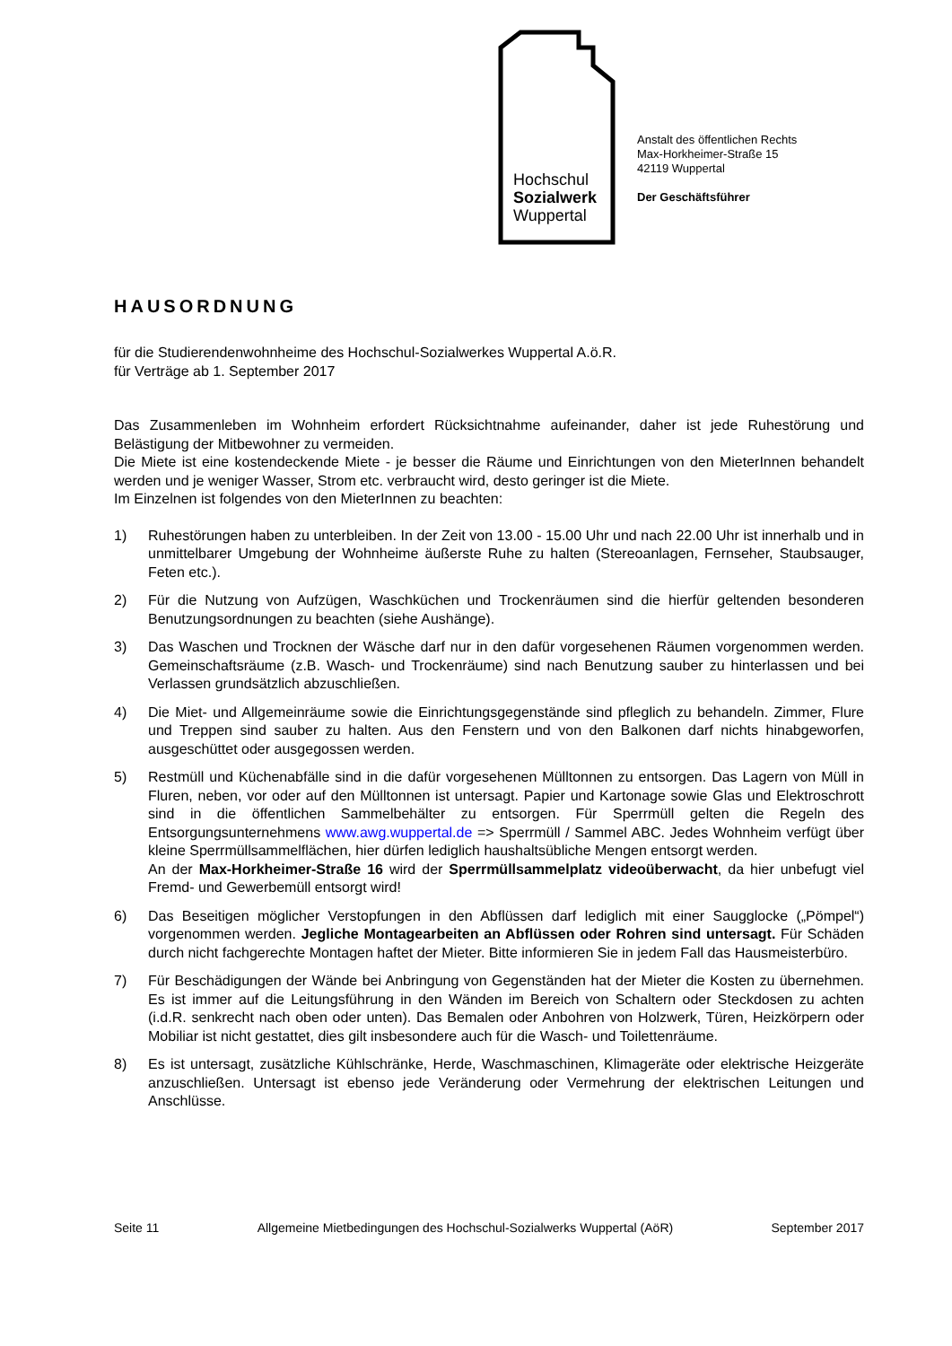Hochschul
Sozialwerk
Wuppertal
Anstalt des öffentlichen Rechts
Max-Horkheimer-Straße 15
42119 Wuppertal
Der Geschäftsführer
HAUSORDNUNG
für die Studierendenwohnheime des Hochschul-Sozialwerkes Wuppertal A.ö.R.
für Verträge ab 1. September 2017
Das Zusammenleben im Wohnheim erfordert Rücksichtnahme aufeinander, daher ist jede Ruhestörung und Belästigung der Mitbewohner zu vermeiden.
Die Miete ist eine kostendeckende Miete - je besser die Räume und Einrichtungen von den MieterInnen behandelt werden und je weniger Wasser, Strom etc. verbraucht wird, desto geringer ist die Miete.
Im Einzelnen ist folgendes von den MieterInnen zu beachten:
1) Ruhestörungen haben zu unterbleiben. In der Zeit von 13.00 - 15.00 Uhr und nach 22.00 Uhr ist innerhalb und in unmittelbarer Umgebung der Wohnheime äußerste Ruhe zu halten (Stereoanlagen, Fernseher, Staubsauger, Feten etc.).
2) Für die Nutzung von Aufzügen, Waschküchen und Trockenräumen sind die hierfür geltenden besonderen Benutzungsordnungen zu beachten (siehe Aushänge).
3) Das Waschen und Trocknen der Wäsche darf nur in den dafür vorgesehenen Räumen vorgenommen werden. Gemeinschaftsräume (z.B. Wasch- und Trockenräume) sind nach Benutzung sauber zu hinterlassen und bei Verlassen grundsätzlich abzuschließen.
4) Die Miet- und Allgemeinräume sowie die Einrichtungsgegenstände sind pfleglich zu behandeln. Zimmer, Flure und Treppen sind sauber zu halten. Aus den Fenstern und von den Balkonen darf nichts hinabgeworfen, ausgeschüttet oder ausgegossen werden.
5) Restmüll und Küchenabfälle sind in die dafür vorgesehenen Mülltonnen zu entsorgen. Das Lagern von Müll in Fluren, neben, vor oder auf den Mülltonnen ist untersagt. Papier und Kartonage sowie Glas und Elektroschrott sind in die öffentlichen Sammelbehälter zu entsorgen. Für Sperrmüll gelten die Regeln des Entsorgungsunternehmens www.awg.wuppertal.de => Sperrmüll / Sammel ABC. Jedes Wohnheim verfügt über kleine Sperrmüllsammelflächen, hier dürfen lediglich haushaltsübliche Mengen entsorgt werden.
An der Max-Horkheimer-Straße 16 wird der Sperrmüllsammelplatz videoüberwacht, da hier unbefugt viel Fremd- und Gewerbemüll entsorgt wird!
6) Das Beseitigen möglicher Verstopfungen in den Abflüssen darf lediglich mit einer Saugglocke („Pömpel“) vorgenommen werden. Jegliche Montagearbeiten an Abflüssen oder Rohren sind untersagt. Für Schäden durch nicht fachgerechte Montagen haftet der Mieter. Bitte informieren Sie in jedem Fall das Hausmeisterbüro.
7) Für Beschädigungen der Wände bei Anbringung von Gegenständen hat der Mieter die Kosten zu übernehmen. Es ist immer auf die Leitungsführung in den Wänden im Bereich von Schaltern oder Steckdosen zu achten (i.d.R. senkrecht nach oben oder unten). Das Bemalen oder Anbohren von Holzwerk, Türen, Heizkörpern oder Mobiliar ist nicht gestattet, dies gilt insbesondere auch für die Wasch- und Toilettenräume.
8) Es ist untersagt, zusätzliche Kühlschränke, Herde, Waschmaschinen, Klimageräte oder elektrische Heizgeräte anzuschließen. Untersagt ist ebenso jede Veränderung oder Vermehrung der elektrischen Leitungen und Anschlüsse.
Seite 11 Allgemeine Mietbedingungen des Hochschul-Sozialwerks Wuppertal (AöR) September 2017